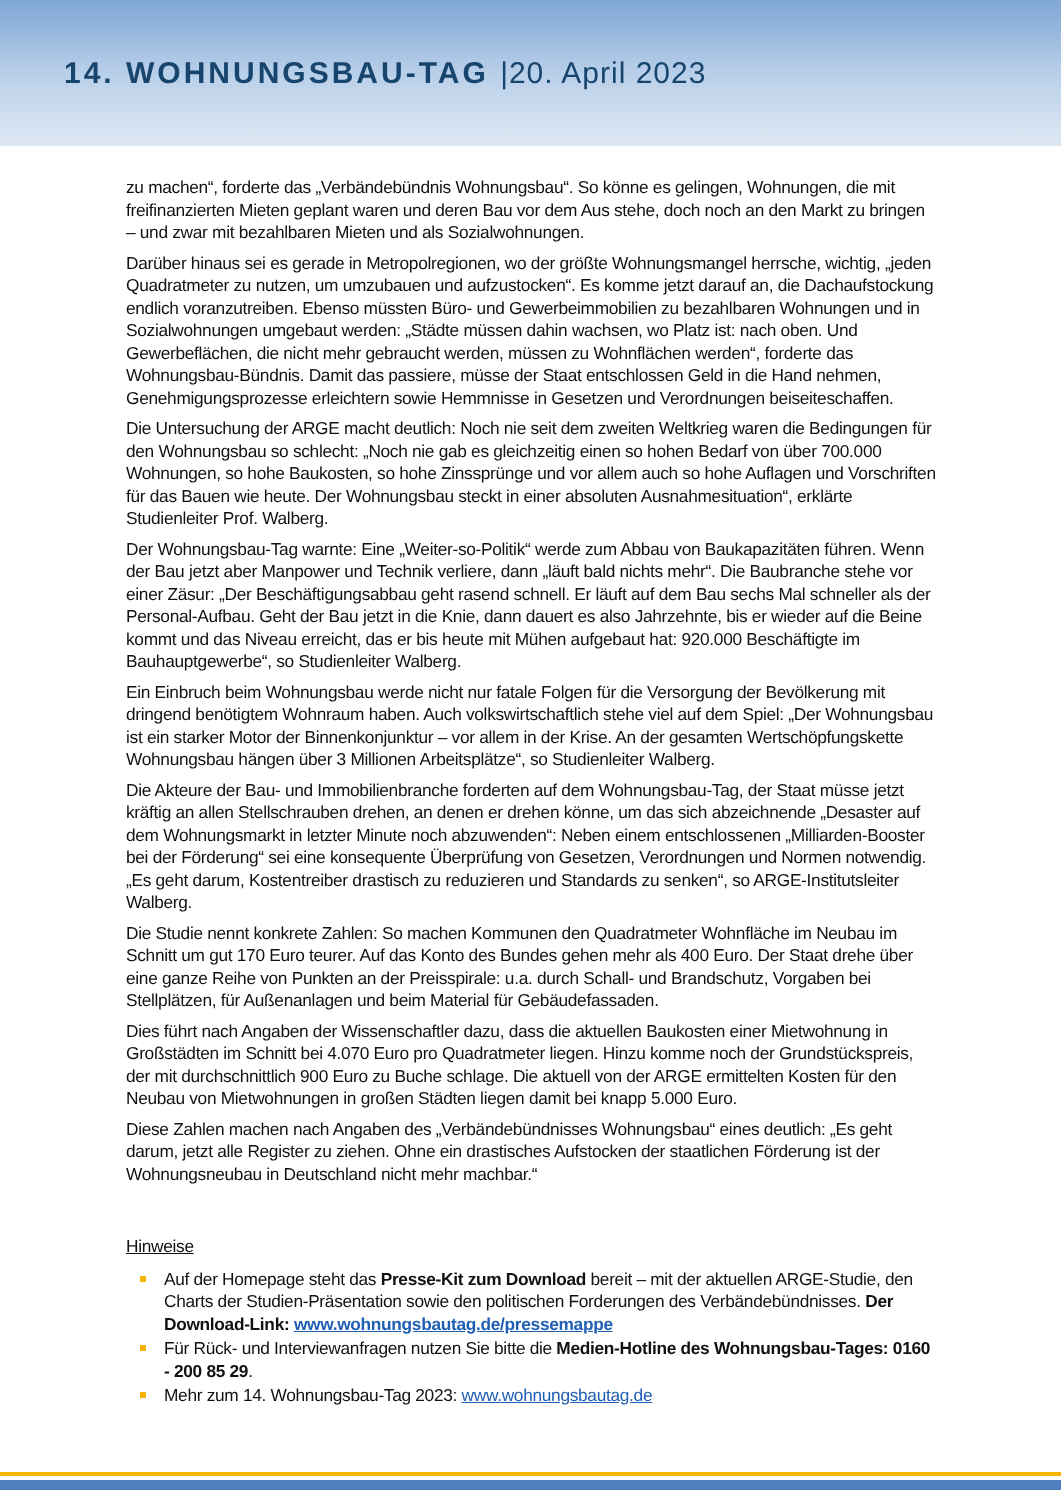14. WOHNUNGSBAU-TAG |20. April 2023
zu machen“, forderte das „Verbändebündnis Wohnungsbau“. So könne es gelingen, Wohnungen, die mit freifinanzierten Mieten geplant waren und deren Bau vor dem Aus stehe, doch noch an den Markt zu bringen – und zwar mit bezahlbaren Mieten und als Sozialwohnungen.
Darüber hinaus sei es gerade in Metropolregionen, wo der größte Wohnungsmangel herrsche, wichtig, „jeden Quadratmeter zu nutzen, um umzubauen und aufzustocken“. Es komme jetzt darauf an, die Dachaufstockung endlich voranzutreiben. Ebenso müssten Büro- und Gewerbeimmobilien zu bezahlbaren Wohnungen und in Sozialwohnungen umgebaut werden: „Städte müssen dahin wachsen, wo Platz ist: nach oben. Und Gewerbeflächen, die nicht mehr gebraucht werden, müssen zu Wohnflächen werden“, forderte das Wohnungsbau-Bündnis. Damit das passiere, müsse der Staat entschlossen Geld in die Hand nehmen, Genehmigungsprozesse erleichtern sowie Hemmnisse in Gesetzen und Verordnungen beiseiteschaffen.
Die Untersuchung der ARGE macht deutlich: Noch nie seit dem zweiten Weltkrieg waren die Bedingungen für den Wohnungsbau so schlecht: „Noch nie gab es gleichzeitig einen so hohen Bedarf von über 700.000 Wohnungen, so hohe Baukosten, so hohe Zinssprünge und vor allem auch so hohe Auflagen und Vorschriften für das Bauen wie heute. Der Wohnungsbau steckt in einer absoluten Ausnahmesituation“, erklärte Studienleiter Prof. Walberg.
Der Wohnungsbau-Tag warnte: Eine „Weiter-so-Politik“ werde zum Abbau von Baukapazitäten führen. Wenn der Bau jetzt aber Manpower und Technik verliere, dann „läuft bald nichts mehr“. Die Baubranche stehe vor einer Zäsur: „Der Beschäftigungsabbau geht rasend schnell. Er läuft auf dem Bau sechs Mal schneller als der Personal-Aufbau. Geht der Bau jetzt in die Knie, dann dauert es also Jahrzehnte, bis er wieder auf die Beine kommt und das Niveau erreicht, das er bis heute mit Mühen aufgebaut hat: 920.000 Beschäftigte im Bauhauptgewerbe“, so Studienleiter Walberg.
Ein Einbruch beim Wohnungsbau werde nicht nur fatale Folgen für die Versorgung der Bevölkerung mit dringend benötigtem Wohnraum haben. Auch volkswirtschaftlich stehe viel auf dem Spiel: „Der Wohnungsbau ist ein starker Motor der Binnenkonjunktur – vor allem in der Krise. An der gesamten Wertschöpfungskette Wohnungsbau hängen über 3 Millionen Arbeitsplätze“, so Studienleiter Walberg.
Die Akteure der Bau- und Immobilienbranche forderten auf dem Wohnungsbau-Tag, der Staat müsse jetzt kräftig an allen Stellschrauben drehen, an denen er drehen könne, um das sich abzeichnende „Desaster auf dem Wohnungsmarkt in letzter Minute noch abzuwenden“: Neben einem entschlossenen „Milliarden-Booster bei der Förderung“ sei eine konsequente Überprüfung von Gesetzen, Verordnungen und Normen notwendig. „Es geht darum, Kostentreiber drastisch zu reduzieren und Standards zu senken“, so ARGE-Institutsleiter Walberg.
Die Studie nennt konkrete Zahlen: So machen Kommunen den Quadratmeter Wohnfläche im Neubau im Schnitt um gut 170 Euro teurer. Auf das Konto des Bundes gehen mehr als 400 Euro. Der Staat drehe über eine ganze Reihe von Punkten an der Preisspirale: u.a. durch Schall- und Brandschutz, Vorgaben bei Stellplätzen, für Außenanlagen und beim Material für Gebäudefassaden.
Dies führt nach Angaben der Wissenschaftler dazu, dass die aktuellen Baukosten einer Mietwohnung in Großstädten im Schnitt bei 4.070 Euro pro Quadratmeter liegen. Hinzu komme noch der Grundstückspreis, der mit durchschnittlich 900 Euro zu Buche schlage. Die aktuell von der ARGE ermittelten Kosten für den Neubau von Mietwohnungen in großen Städten liegen damit bei knapp 5.000 Euro.
Diese Zahlen machen nach Angaben des „Verbändebündnisses Wohnungsbau“ eines deutlich: „Es geht darum, jetzt alle Register zu ziehen. Ohne ein drastisches Aufstocken der staatlichen Förderung ist der Wohnungsneubau in Deutschland nicht mehr machbar.“
Hinweise
Auf der Homepage steht das Presse-Kit zum Download bereit – mit der aktuellen ARGE-Studie, den Charts der Studien-Präsentation sowie den politischen Forderungen des Verbändebündnisses. Der Download-Link: www.wohnungsbautag.de/pressemappe
Für Rück- und Interviewanfragen nutzen Sie bitte die Medien-Hotline des Wohnungsbau-Tages: 0160 - 200 85 29.
Mehr zum 14. Wohnungsbau-Tag 2023: www.wohnungsbautag.de